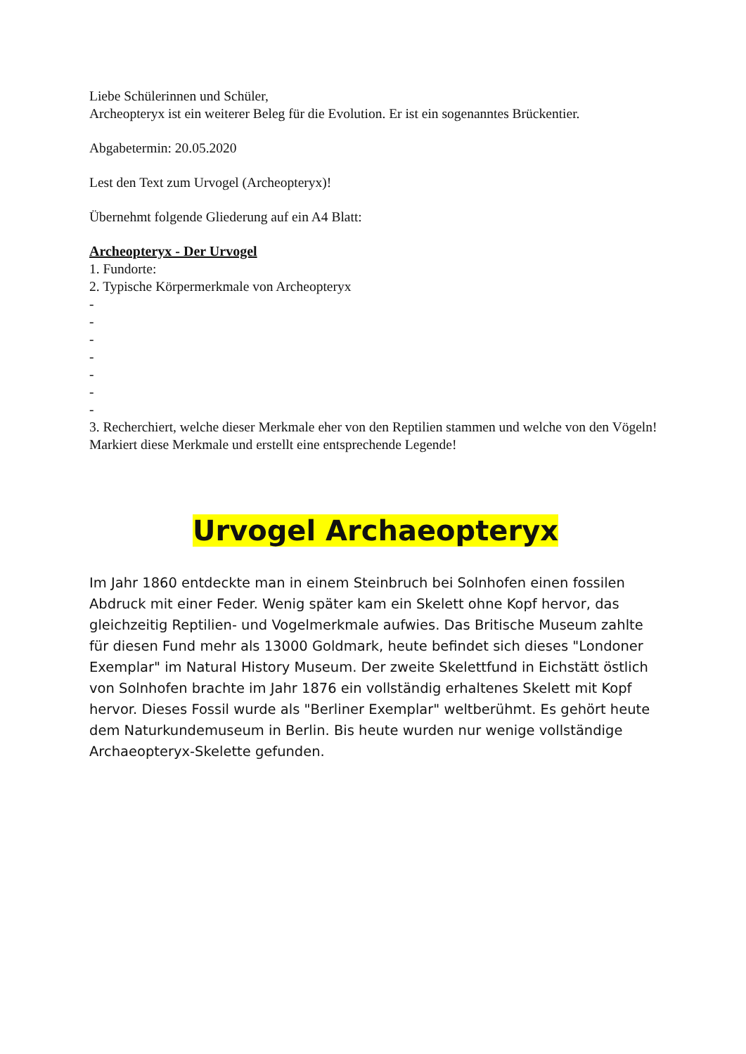Liebe Schülerinnen und Schüler,
Archeopteryx ist ein weiterer Beleg für die Evolution. Er ist ein sogenanntes Brückentier.
Abgabetermin: 20.05.2020
Lest den Text zum Urvogel (Archeopteryx)!
Übernehmt folgende Gliederung auf ein A4 Blatt:
Archeopteryx - Der Urvogel
1. Fundorte:
2. Typische Körpermerkmale von Archeopteryx
-
-
-
-
-
-
-
3. Recherchiert, welche dieser Merkmale eher von den Reptilien stammen und welche von den Vögeln! Markiert diese Merkmale und erstellt eine entsprechende Legende!
Urvogel Archaeopteryx
Im Jahr 1860 entdeckte man in einem Steinbruch bei Solnhofen einen fossilen Abdruck mit einer Feder. Wenig später kam ein Skelett ohne Kopf hervor, das gleichzeitig Reptilien- und Vogelmerkmale aufwies. Das Britische Museum zahlte für diesen Fund mehr als 13000 Goldmark, heute befindet sich dieses "Londoner Exemplar" im Natural History Museum. Der zweite Skelettfund in Eichstätt östlich von Solnhofen brachte im Jahr 1876 ein vollständig erhaltenes Skelett mit Kopf hervor. Dieses Fossil wurde als "Berliner Exemplar" weltberühmt. Es gehört heute dem Naturkundemuseum in Berlin. Bis heute wurden nur wenige vollständige Archaeopteryx-Skelette gefunden.